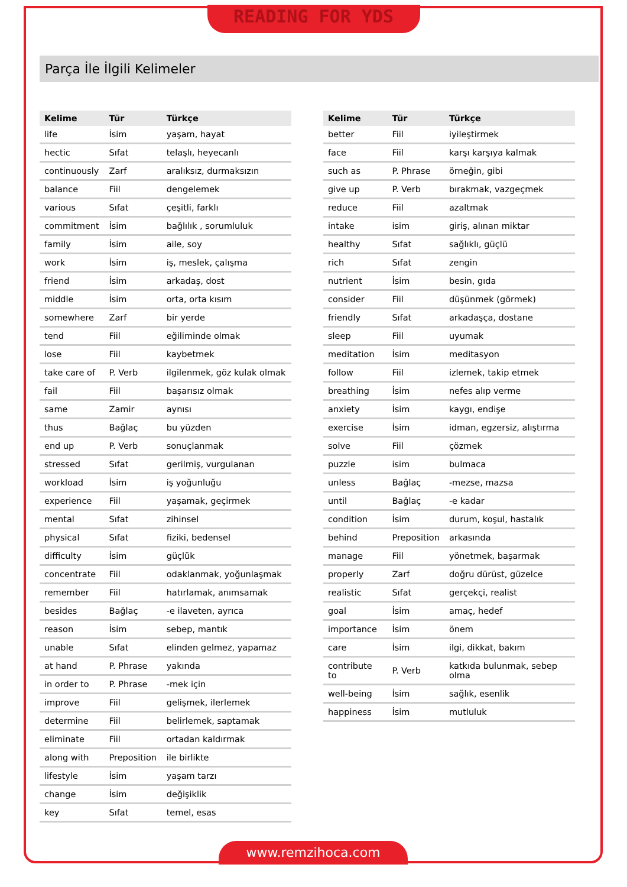READING FOR YDS
Parça İle İlgili Kelimeler
| Kelime | Tür | Türkçe |
| --- | --- | --- |
| life | İsim | yaşam, hayat |
| hectic | Sıfat | telaşlı, heyecanlı |
| continuously | Zarf | aralıksız, durmaksızın |
| balance | Fiil | dengelemek |
| various | Sıfat | çeşitli, farklı |
| commitment | İsim | bağlılık , sorumluluk |
| family | İsim | aile, soy |
| work | İsim | iş, meslek, çalışma |
| friend | İsim | arkadaş, dost |
| middle | İsim | orta, orta kısım |
| somewhere | Zarf | bir yerde |
| tend | Fiil | eğiliminde olmak |
| lose | Fiil | kaybetmek |
| take care of | P. Verb | ilgilenmek, göz kulak olmak |
| fail | Fiil | başarısız olmak |
| same | Zamir | aynısı |
| thus | Bağlaç | bu yüzden |
| end up | P. Verb | sonuçlanmak |
| stressed | Sıfat | gerilmiş, vurgulanan |
| workload | İsim | iş yoğunluğu |
| experience | Fiil | yaşamak, geçirmek |
| mental | Sıfat | zihinsel |
| physical | Sıfat | fiziki, bedensel |
| difficulty | İsim | güçlük |
| concentrate | Fiil | odaklanmak, yoğunlaşmak |
| remember | Fiil | hatırlamak, anımsamak |
| besides | Bağlaç | -e ilaveten, ayrıca |
| reason | İsim | sebep, mantık |
| unable | Sıfat | elinden gelmez, yapamaz |
| at hand | P. Phrase | yakında |
| in order to | P. Phrase | -mek için |
| improve | Fiil | gelişmek, ilerlemek |
| determine | Fiil | belirlemek, saptamak |
| eliminate | Fiil | ortadan kaldırmak |
| along with | Preposition | ile birlikte |
| lifestyle | İsim | yaşam tarzı |
| change | İsim | değişiklik |
| key | Sıfat | temel, esas |
| Kelime | Tür | Türkçe |
| --- | --- | --- |
| better | Fiil | iyileştirmek |
| face | Fiil | karşı karşıya kalmak |
| such as | P. Phrase | örneğin, gibi |
| give up | P. Verb | bırakmak, vazgeçmek |
| reduce | Fiil | azaltmak |
| intake | isim | giriş, alınan miktar |
| healthy | Sıfat | sağlıklı, güçlü |
| rich | Sıfat | zengin |
| nutrient | İsim | besin, gıda |
| consider | Fiil | düşünmek (görmek) |
| friendly | Sıfat | arkadaşça, dostane |
| sleep | Fiil | uyumak |
| meditation | İsim | meditasyon |
| follow | Fiil | izlemek, takip etmek |
| breathing | İsim | nefes alıp verme |
| anxiety | İsim | kaygı, endişe |
| exercise | İsim | idman, egzersiz, alıştırma |
| solve | Fiil | çözmek |
| puzzle | isim | bulmaca |
| unless | Bağlaç | -mezse, mazsa |
| until | Bağlaç | -e kadar |
| condition | İsim | durum, koşul, hastalık |
| behind | Preposition | arkasında |
| manage | Fiil | yönetmek, başarmak |
| properly | Zarf | doğru dürüst, güzelce |
| realistic | Sıfat | gerçekçi, realist |
| goal | İsim | amaç, hedef |
| importance | İsim | önem |
| care | İsim | ilgi, dikkat, bakım |
| contribute to | P. Verb | katkıda bulunmak, sebep olma |
| well-being | İsim | sağlık, esenlik |
| happiness | İsim | mutluluk |
www.remzihoca.com